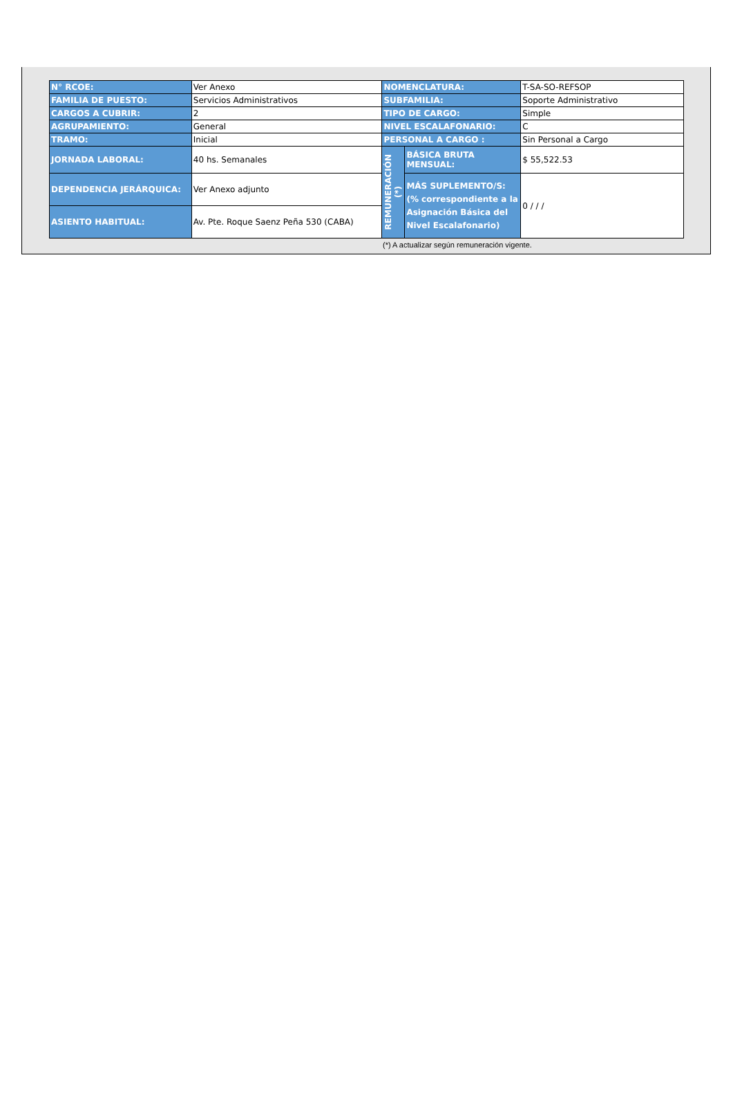| N° RCOE: | Ver Anexo | NOMENCLATURA: | | T-SA-SO-REFSOP |
| FAMILIA DE PUESTO: | Servicios Administrativos | SUBFAMILIA: | | Soporte Administrativo |
| CARGOS A CUBRIR: | 2 | TIPO DE CARGO: | | Simple |
| AGRUPAMIENTO: | General | NIVEL ESCALAFONARIO: | | C |
| TRAMO: | Inicial | PERSONAL A CARGO : | | Sin Personal a Cargo |
| JORNADA LABORAL: | 40 hs. Semanales | REMUNERACIÓN (*) | BÁSICA BRUTA MENSUAL: | $ 55,522.53 |
| DEPENDENCIA JERÁRQUICA: | Ver Anexo adjunto | | MÁS SUPLEMENTO/S: (% correspondiente a la Asignación Básica del Nivel Escalafonario) | 0 / / / |
| ASIENTO HABITUAL: | Av. Pte. Roque Saenz Peña 530 (CABA) | | | |
(*) A actualizar según remuneración vigente.